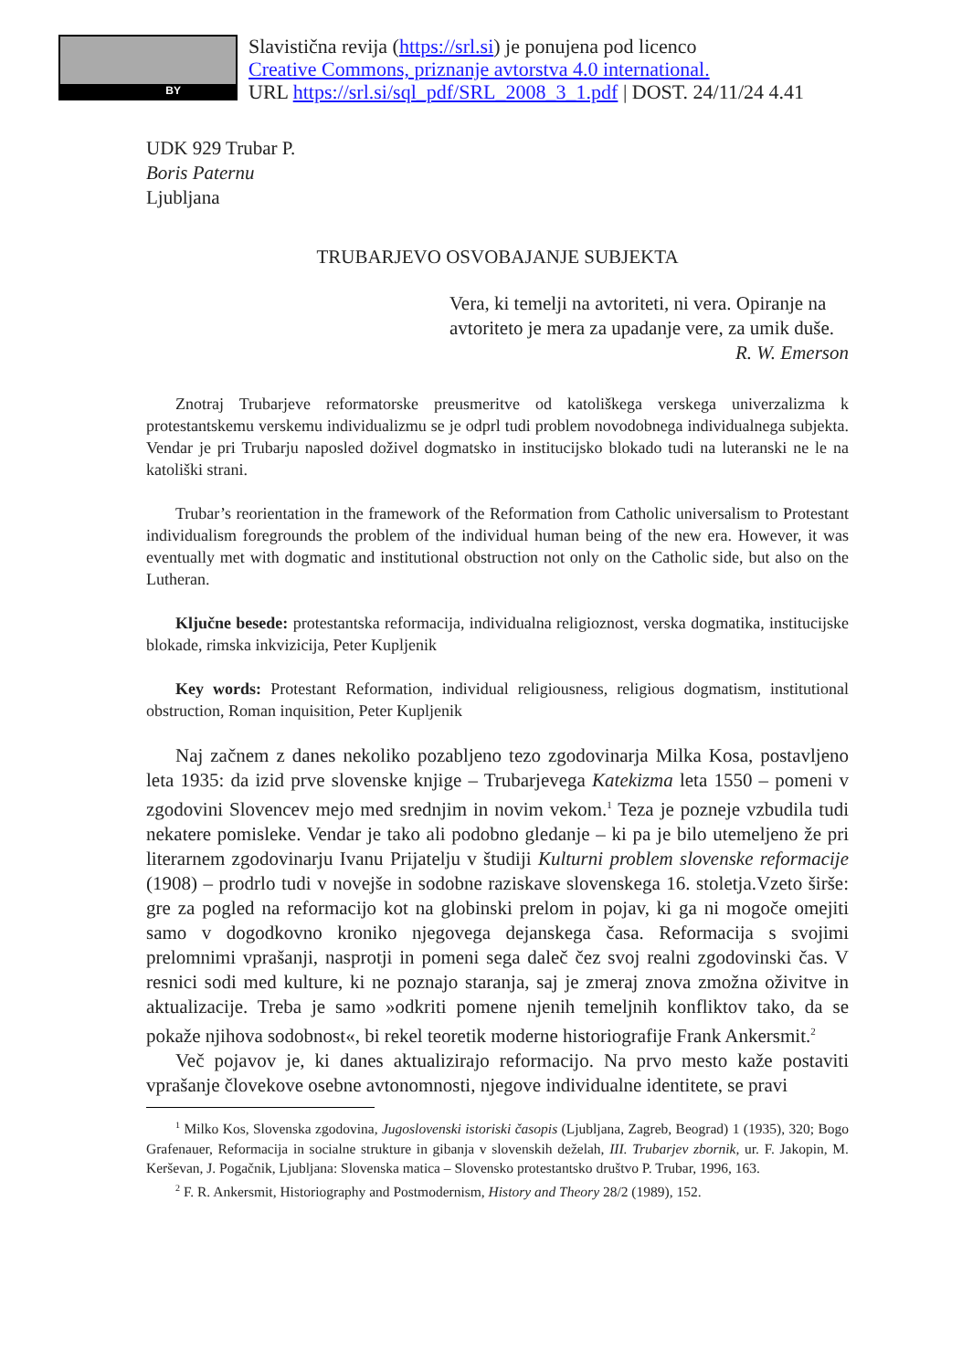BY
Slavistična revija (https://srl.si) je ponujena pod licenco
Creative Commons, priznanje avtorstva 4.0 international.
URL https://srl.si/sql_pdf/SRL_2008_3_1.pdf | DOST. 24/11/24 4.41
UDK 929 Trubar P.
Boris Paternu
Ljubljana
TRUBARJEVO OSVOBAJANJE SUBJEKTA
Vera, ki temelji na avtoriteti, ni vera. Opiranje na avtoriteto je mera za upadanje vere, za umik duše.
R. W. Emerson
Znotraj Trubarjeve reformatorske preusmeritve od katoliškega verskega univerzalizma k protestantskemu verskemu individualizmu se je odprl tudi problem novodobnega individualnega subjekta. Vendar je pri Trubarju naposled doživel dogmatsko in institucijsko blokado tudi na luteranski ne le na katoliški strani.
Trubar’s reorientation in the framework of the Reformation from Catholic universalism to Protestant individualism foregrounds the problem of the individual human being of the new era. However, it was eventually met with dogmatic and institutional obstruction not only on the Catholic side, but also on the Lutheran.
Ključne besede: protestantska reformacija, individualna religioznost, verska dogmatika, institucijske blokade, rimska inkvizicija, Peter Kupljenik
Key words: Protestant Reformation, individual religiousness, religious dogmatism, institutional obstruction, Roman inquisition, Peter Kupljenik
Naj začnem z danes nekoliko pozabljeno tezo zgodovinarja Milka Kosa, postavljeno leta 1935: da izid prve slovenske knjige – Trubarjevega Katekizma leta 1550 – pomeni v zgodovini Slovencev mejo med srednjim in novim vekom.<sup>1</sup> Teza je pozneje vzbudila tudi nekatere pomisleke. Vendar je tako ali podobno gledanje – ki pa je bilo utemeljeno že pri literarnem zgodovinarju Ivanu Prijatelju v študiji Kulturni problem slovenske reformacije (1908) – prodrlo tudi v novejše in sodobne raziskave slovenskega 16. stoletja.Vzeto širše: gre za pogled na reformacijo kot na globinski prelom in pojav, ki ga ni mogoče omejiti samo v dogodkovno kroniko njegovega dejanskega časa. Reformacija s svojimi prelomnimi vprašanji, nasprotji in pomeni sega daleč čez svoj realni zgodovinski čas. V resnici sodi med kulture, ki ne poznajo staranja, saj je zmeraj znova zmožna oživitve in aktualizacije. Treba je samo »odkriti pomene njenih temeljnih konfliktov tako, da se pokaže njihova sodobnost«, bi rekel teoretik moderne historiografije Frank Ankersmit.<sup>2</sup>
Več pojavov je, ki danes aktualizirajo reformacijo. Na prvo mesto kaže postaviti vprašanje človekove osebne avtonomnosti, njegove individualne identitete, se pravi
<sup>1</sup> Milko Kos, Slovenska zgodovina, Jugoslovenski istoriski časopis (Ljubljana, Zagreb, Beograd) 1 (1935), 320; Bogo Grafenauer, Reformacija in socialne strukture in gibanja v slovenskih deželah, III. Trubarjev zbornik, ur. F. Jakopin, M. Kerševan, J. Pogačnik, Ljubljana: Slovenska matica – Slovensko protestantsko društvo P. Trubar, 1996, 163.
<sup>2</sup> F. R. Ankersmit, Historiography and Postmodernism, History and Theory 28/2 (1989), 152.